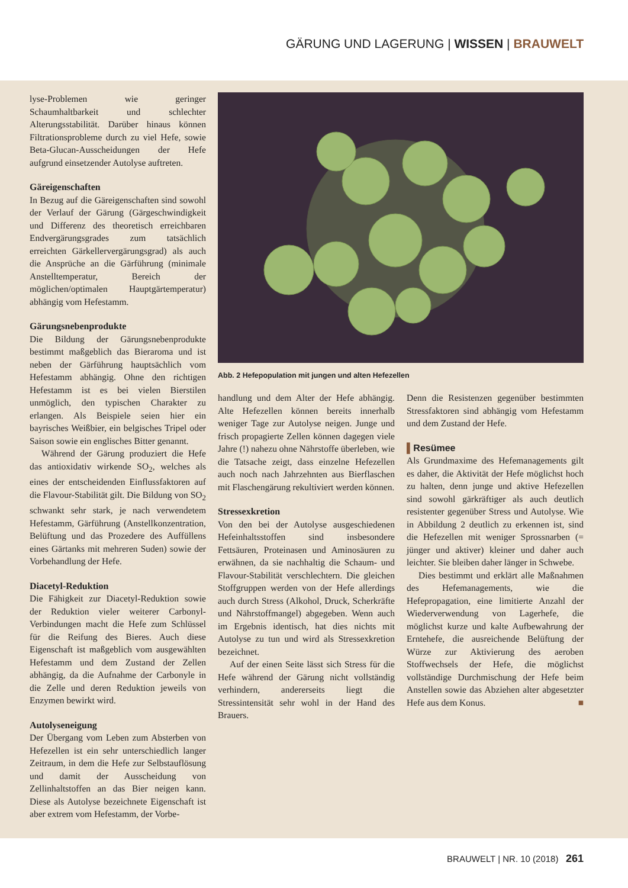GÄRUNG UND LAGERUNG | WISSEN | BRAUWELT
lyse-Problemen wie geringer Schaumhaltbarkeit und schlechter Alterungsstabilität. Darüber hinaus können Filtrationsprobleme durch zu viel Hefe, sowie Beta-Glucan-Ausscheidungen der Hefe aufgrund einsetzender Autolyse auftreten.
Gäreigenschaften
In Bezug auf die Gäreigenschaften sind sowohl der Verlauf der Gärung (Gärgeschwindigkeit und Differenz des theoretisch erreichbaren Endvergärungsgrades zum tatsächlich erreichten Gärkellervergärungsgrad) als auch die Ansprüche an die Gärführung (minimale Anstelltemperatur, Bereich der möglichen/optimalen Hauptgärtemperatur) abhängig vom Hefestamm.
Gärungsnebenprodukte
Die Bildung der Gärungsnebenprodukte bestimmt maßgeblich das Bieraroma und ist neben der Gärführung hauptsächlich vom Hefestamm abhängig. Ohne den richtigen Hefestamm ist es bei vielen Bierstilen unmöglich, den typischen Charakter zu erlangen. Als Beispiele seien hier ein bayrisches Weißbier, ein belgisches Tripel oder Saison sowie ein englisches Bitter genannt.
Während der Gärung produziert die Hefe das antioxidativ wirkende SO<sub>2</sub>, welches als eines der entscheidenden Einflussfaktoren auf die Flavour-Stabilität gilt. Die Bildung von SO<sub>2</sub> schwankt sehr stark, je nach verwendetem Hefestamm, Gärführung (Anstellkonzentration, Belüftung und das Prozedere des Auffüllens eines Gärtanks mit mehreren Suden) sowie der Vorbehandlung der Hefe.
Diacetyl-Reduktion
Die Fähigkeit zur Diacetyl-Reduktion sowie der Reduktion vieler weiterer Carbonyl-Verbindungen macht die Hefe zum Schlüssel für die Reifung des Bieres. Auch diese Eigenschaft ist maßgeblich vom ausgewählten Hefestamm und dem Zustand der Zellen abhängig, da die Aufnahme der Carbonyle in die Zelle und deren Reduktion jeweils von Enzymen bewirkt wird.
Autolyseneigung
Der Übergang vom Leben zum Absterben von Hefezellen ist ein sehr unterschiedlich langer Zeitraum, in dem die Hefe zur Selbstauflösung und damit der Ausscheidung von Zellinhaltstoffen an das Bier neigen kann. Diese als Autolyse bezeichnete Eigenschaft ist aber extrem vom Hefestamm, der Vorbe-
Abb. 2 Hefepopulation mit jungen und alten Hefezellen
handlung und dem Alter der Hefe abhängig. Alte Hefezellen können bereits innerhalb weniger Tage zur Autolyse neigen. Junge und frisch propagierte Zellen können dagegen viele Jahre (!) nahezu ohne Nährstoffe überleben, wie die Tatsache zeigt, dass einzelne Hefezellen auch noch nach Jahrzehnten aus Bierflaschen mit Flaschengärung rekultiviert werden können.
Stressexkretion
Von den bei der Autolyse ausgeschiedenen Hefeinhaltsstoffen sind insbesondere Fettsäuren, Proteinasen und Aminosäuren zu erwähnen, da sie nachhaltig die Schaum- und Flavour-Stabilität verschlechtern. Die gleichen Stoffgruppen werden von der Hefe allerdings auch durch Stress (Alkohol, Druck, Scherkräfte und Nährstoffmangel) abgegeben. Wenn auch im Ergebnis identisch, hat dies nichts mit Autolyse zu tun und wird als Stressexkretion bezeichnet.
Auf der einen Seite lässt sich Stress für die Hefe während der Gärung nicht vollständig verhindern, andererseits liegt die Stressintensität sehr wohl in der Hand des Brauers.
Denn die Resistenzen gegenüber bestimmten Stressfaktoren sind abhängig vom Hefestamm und dem Zustand der Hefe.
▌Resümee
Als Grundmaxime des Hefemanagements gilt es daher, die Aktivität der Hefe möglichst hoch zu halten, denn junge und aktive Hefezellen sind sowohl gärkräftiger als auch deutlich resistenter gegenüber Stress und Autolyse. Wie in Abbildung 2 deutlich zu erkennen ist, sind die Hefezellen mit weniger Sprossnarben (= jünger und aktiver) kleiner und daher auch leichter. Sie bleiben daher länger in Schwebe.
Dies bestimmt und erklärt alle Maßnahmen des Hefemanagements, wie die Hefepropagation, eine limitierte Anzahl der Wiederverwendung von Lagerhefe, die möglichst kurze und kalte Aufbewahrung der Erntehefe, die ausreichende Belüftung der Würze zur Aktivierung des aeroben Stoffwechsels der Hefe, die möglichst vollständige Durchmischung der Hefe beim Anstellen sowie das Abziehen alter abgesetzter Hefe aus dem Konus. ■
BRAUWELT | NR. 10 (2018) 261